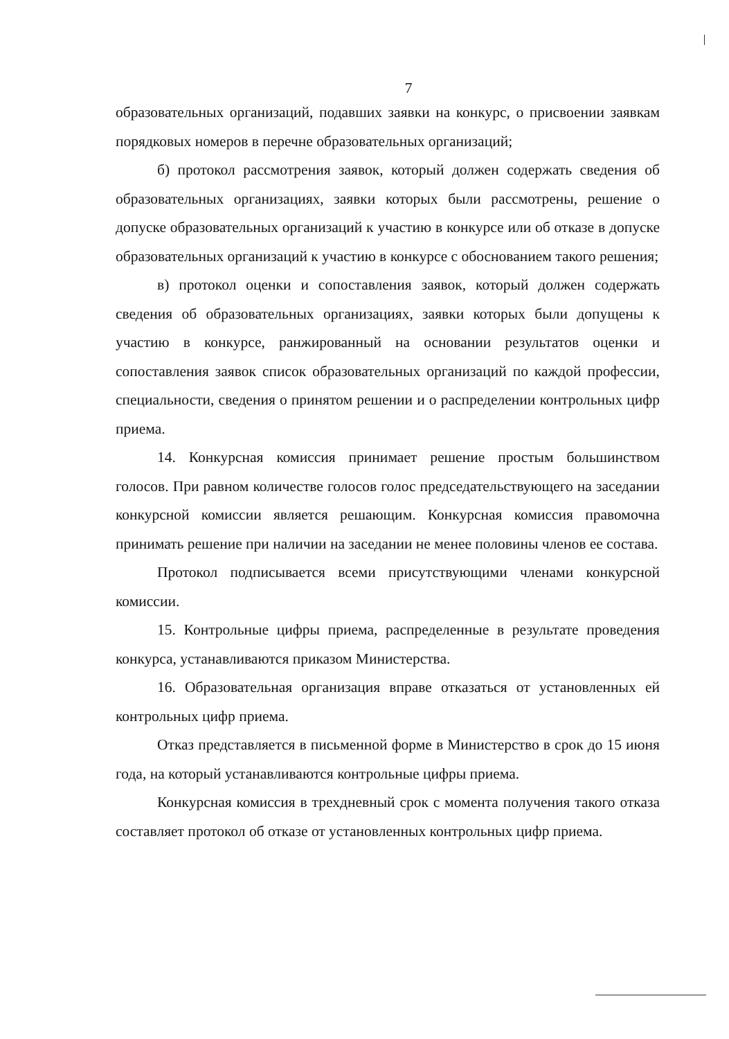7
образовательных организаций, подавших заявки на конкурс, о присвоении заявкам порядковых номеров в перечне образовательных организаций;
б) протокол рассмотрения заявок, который должен содержать сведения об образовательных организациях, заявки которых были рассмотрены, решение о допуске образовательных организаций к участию в конкурсе или об отказе в допуске образовательных организаций к участию в конкурсе с обоснованием такого решения;
в) протокол оценки и сопоставления заявок, который должен содержать сведения об образовательных организациях, заявки которых были допущены к участию в конкурсе, ранжированный на основании результатов оценки и сопоставления заявок список образовательных организаций по каждой профессии, специальности, сведения о принятом решении и о распределении контрольных цифр приема.
14. Конкурсная комиссия принимает решение простым большинством голосов. При равном количестве голосов голос председательствующего на заседании конкурсной комиссии является решающим. Конкурсная комиссия правомочна принимать решение при наличии на заседании не менее половины членов ее состава.
Протокол подписывается всеми присутствующими членами конкурсной комиссии.
15. Контрольные цифры приема, распределенные в результате проведения конкурса, устанавливаются приказом Министерства.
16. Образовательная организация вправе отказаться от установленных ей контрольных цифр приема.
Отказ представляется в письменной форме в Министерство в срок до 15 июня года, на который устанавливаются контрольные цифры приема.
Конкурсная комиссия в трехдневный срок с момента получения такого отказа составляет протокол об отказе от установленных контрольных цифр приема.